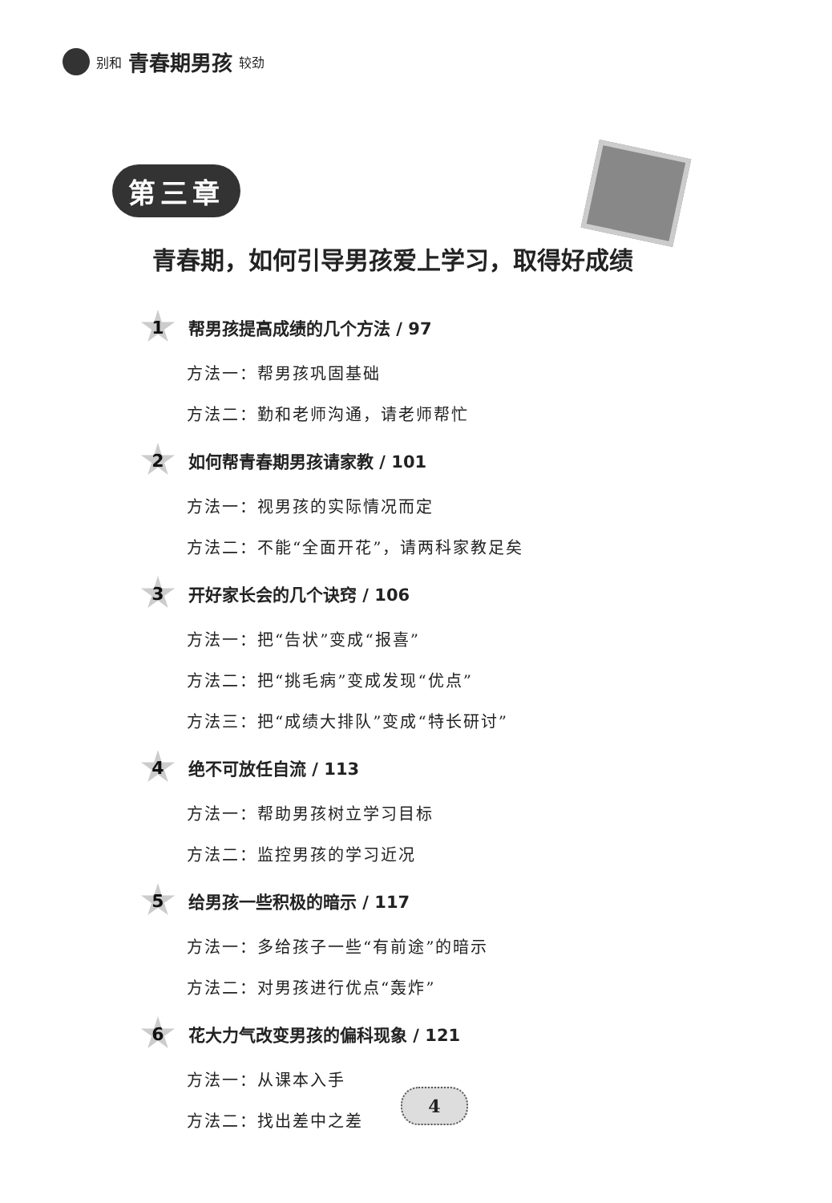别和 青春期男孩 较劲
第三章
青春期，如何引导男孩爱上学习，取得好成绩
1
帮男孩提高成绩的几个方法 / 97
方法一：帮男孩巩固基础
方法二：勤和老师沟通，请老师帮忙
2
如何帮青春期男孩请家教 / 101
方法一：视男孩的实际情况而定
方法二：不能“全面开花”，请两科家教足矣
3
开好家长会的几个诀窍 / 106
方法一：把“告状”变成“报喜”
方法二：把“挑毛病”变成发现“优点”
方法三：把“成绩大排队”变成“特长研讨”
4
绝不可放任自流 / 113
方法一：帮助男孩树立学习目标
方法二：监控男孩的学习近况
5
给男孩一些积极的暗示 / 117
方法一：多给孩子一些“有前途”的暗示
方法二：对男孩进行优点“轰炸”
6
花大力气改变男孩的偏科现象 / 121
方法一：从课本入手
方法二：找出差中之差
4